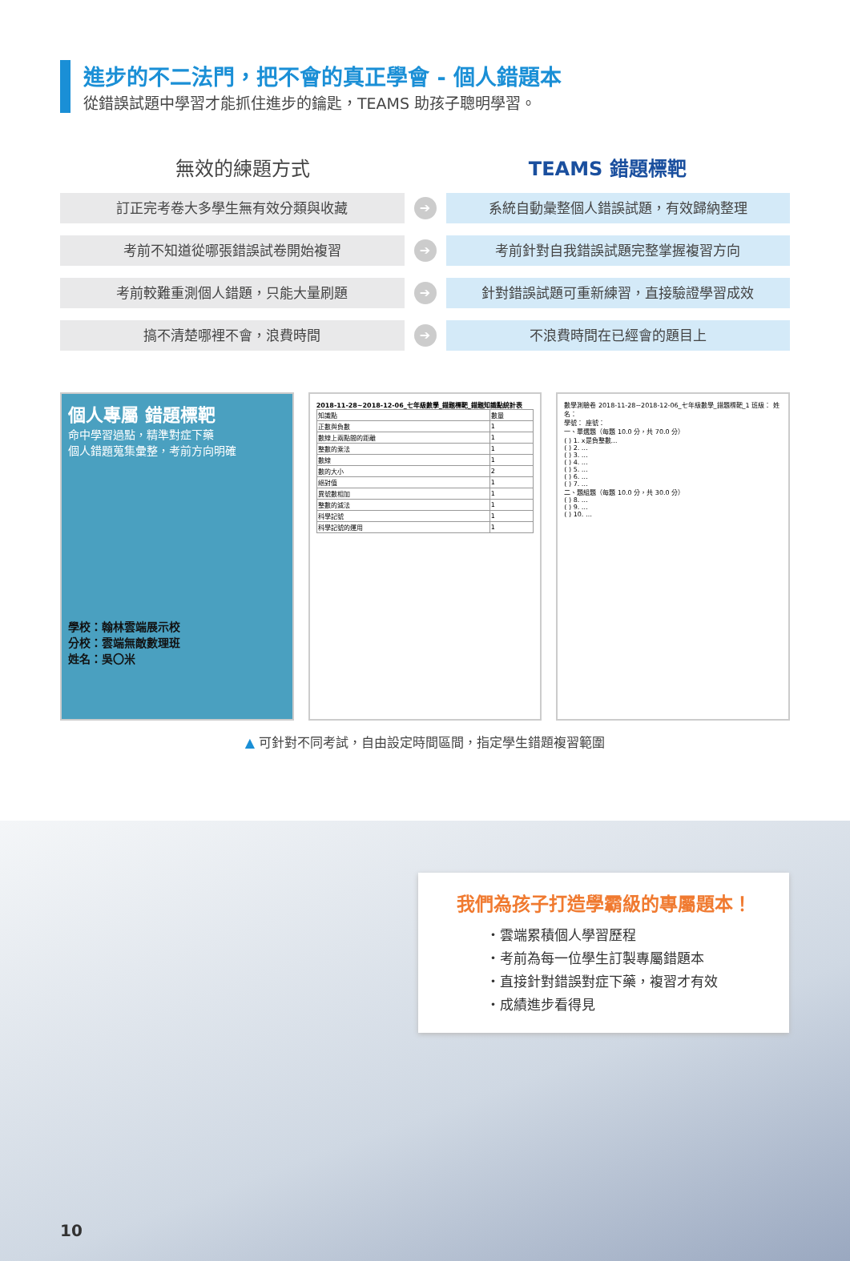進步的不二法門，把不會的真正學會 - 個人錯題本
從錯誤試題中學習才能抓住進步的鑰匙，TEAMS 助孩子聰明學習。
無效的練題方式 TEAMS 錯題標靶
訂正完考卷大多學生無有效分類與收藏
➔
系統自動彙整個人錯誤試題，有效歸納整理
考前不知道從哪張錯誤試卷開始複習
➔
考前針對自我錯誤試題完整掌握複習方向
考前較難重測個人錯題，只能大量刷題
➔
針對錯誤試題可重新練習，直接驗證學習成效
搞不清楚哪裡不會，浪費時間
➔
不浪費時間在已經會的題目上
個人專屬 錯題標靶
命中學習過點，精準對症下藥
個人錯題蒐集彙整，考前方向明確
學校：翰林雲端展示校
分校：雲端無敵數理班
姓名：吳〇米
2018-11-28~2018-12-06_七年級數學_錯題標靶_錯題知識點統計表
| 知識點 | 數量 |
| 正數與負數 | 1 |
| 數線上兩點間的距離 | 1 |
| 整數的乘法 | 1 |
| 數線 | 1 |
| 數的大小 | 2 |
| 絕對值 | 1 |
| 異號數相加 | 1 |
| 整數的減法 | 1 |
| 科學記號 | 1 |
| 科學記號的運用 | 1 |
數學測驗卷 2018-11-28~2018-12-06_七年級數學_錯題標靶_1 班級： 姓名：
學號： 座號：
一、單選題（每題 10.0 分，共 70.0 分）
( ) 1. x是負整數…
( ) 2. …
( ) 3. …
( ) 4. …
( ) 5. …
( ) 6. …
( ) 7. …
二、題組題（每題 10.0 分，共 30.0 分）
( ) 8. …
( ) 9. …
( ) 10. …
▲ 可針對不同考試，自由設定時間區間，指定學生錯題複習範圍
我們為孩子打造學霸級的專屬題本！
・雲端累積個人學習歷程
・考前為每一位學生訂製專屬錯題本
・直接針對錯誤對症下藥，複習才有效
・成績進步看得見
10